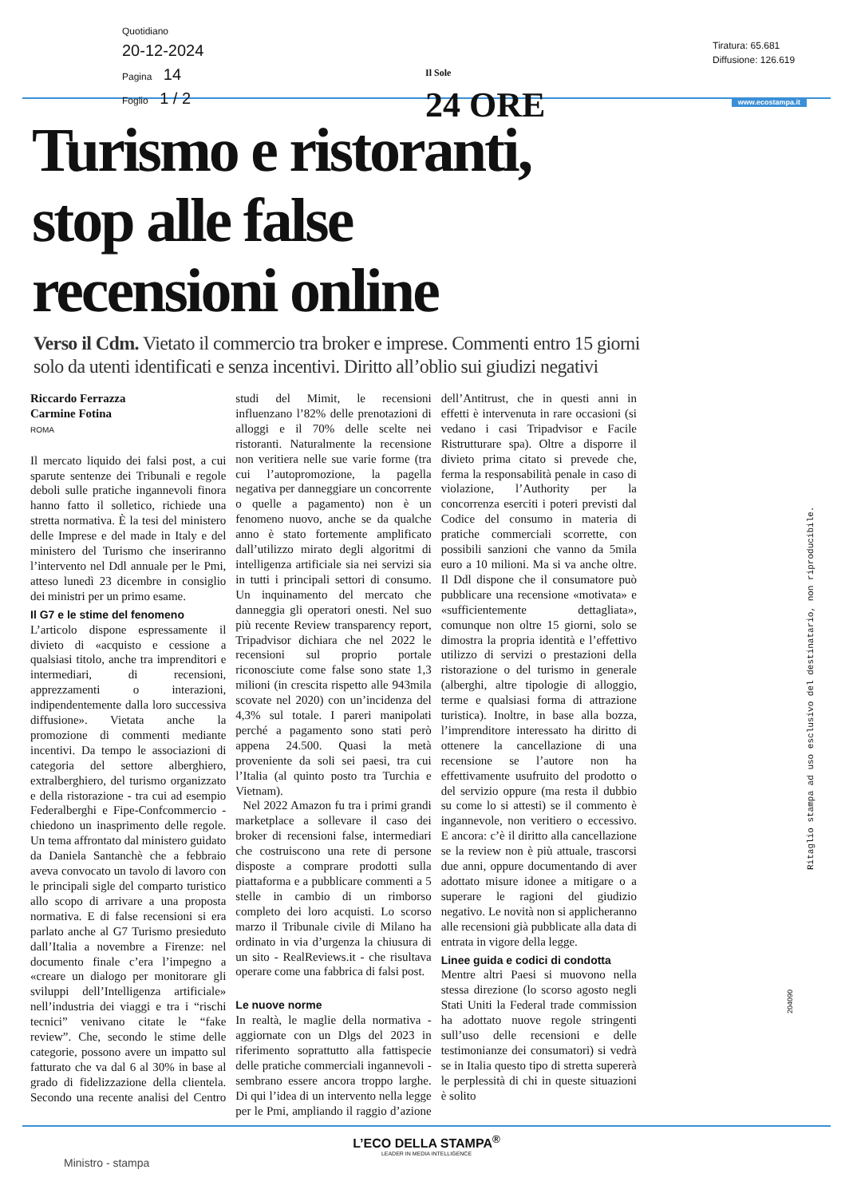Quotidiano
20-12-2024
Pagina 14
Foglio 1 / 2
Il Sole
24 ORE
Tiratura: 65.681
Diffusione: 126.619
www.ecostampa.it
Turismo e ristoranti,
stop alle false
recensioni online
Verso il Cdm. Vietato il commercio tra broker e imprese. Commenti entro 15 giorni solo da utenti identificati e senza incentivi. Diritto all’oblio sui giudizi negativi
Riccardo Ferrazza
Carmine Fotina
ROMA
Il mercato liquido dei falsi post, a cui sparute sentenze dei Tribunali e regole deboli sulle pratiche ingannevoli finora hanno fatto il solletico, richiede una stretta normativa. È la tesi del ministero delle Imprese e del made in Italy e del ministero del Turismo che inseriranno l’intervento nel Ddl annuale per le Pmi, atteso lunedì 23 dicembre in consiglio dei ministri per un primo esame.
Il G7 e le stime del fenomeno
L’articolo dispone espressamente il divieto di «acquisto e cessione a qualsiasi titolo, anche tra imprenditori e intermediari, di recensioni, apprezzamenti o interazioni, indipendentemente dalla loro successiva diffusione». Vietata anche la promozione di commenti mediante incentivi. Da tempo le associazioni di categoria del settore alberghiero, extralberghiero, del turismo organizzato e della ristorazione - tra cui ad esempio Federalberghi e Fipe-Confcommercio - chiedono un inasprimento delle regole. Un tema affrontato dal ministero guidato da Daniela Santanchè che a febbraio aveva convocato un tavolo di lavoro con le principali sigle del comparto turistico allo scopo di arrivare a una proposta normativa. E di false recensioni si era parlato anche al G7 Turismo presieduto dall’Italia a novembre a Firenze: nel documento finale c’era l’impegno a «creare un dialogo per monitorare gli sviluppi dell’Intelligenza artificiale» nell’industria dei viaggi e tra i “rischi tecnici” venivano citate le “fake review”. Che, secondo le stime delle categorie, possono avere un impatto sul fatturato che va dal 6 al 30% in base al grado di fidelizzazione della clientela. Secondo una recente analisi del Centro studi del Mimit, le recensioni influenzano l’82% delle prenotazioni di alloggi e il 70% delle scelte nei ristoranti. Naturalmente la recensione non veritiera nelle sue varie forme (tra cui l’autopromozione, la pagella negativa per danneggiare un concorrente o quelle a pagamento) non è un fenomeno nuovo, anche se da qualche anno è stato fortemente amplificato dall’utilizzo mirato degli algoritmi di intelligenza artificiale sia nei servizi sia in tutti i principali settori di consumo. Un inquinamento del mercato che danneggia gli operatori onesti. Nel suo più recente Review transparency report, Tripadvisor dichiara che nel 2022 le recensioni sul proprio portale riconosciute come false sono state 1,3 milioni (in crescita rispetto alle 943mila scovate nel 2020) con un’incidenza del 4,3% sul totale. I pareri manipolati perché a pagamento sono stati però appena 24.500. Quasi la metà proveniente da soli sei paesi, tra cui l’Italia (al quinto posto tra Turchia e Vietnam).
Nel 2022 Amazon fu tra i primi grandi marketplace a sollevare il caso dei broker di recensioni false, intermediari che costruiscono una rete di persone disposte a comprare prodotti sulla piattaforma e a pubblicare commenti a 5 stelle in cambio di un rimborso completo dei loro acquisti. Lo scorso marzo il Tribunale civile di Milano ha ordinato in via d’urgenza la chiusura di un sito - RealReviews.it - che risultava operare come una fabbrica di falsi post.
Le nuove norme
In realtà, le maglie della normativa - aggiornate con un Dlgs del 2023 in riferimento soprattutto alla fattispecie delle pratiche commerciali ingannevoli - sembrano essere ancora troppo larghe. Di qui l’idea di un intervento nella legge per le Pmi, ampliando il raggio d’azione dell’Antitrust, che in questi anni in effetti è intervenuta in rare occasioni (si vedano i casi Tripadvisor e Facile Ristrutturare spa). Oltre a disporre il divieto prima citato si prevede che, ferma la responsabilità penale in caso di violazione, l’Authority per la concorrenza eserciti i poteri previsti dal Codice del consumo in materia di pratiche commerciali scorrette, con possibili sanzioni che vanno da 5mila euro a 10 milioni. Ma si va anche oltre. Il Ddl dispone che il consumatore può pubblicare una recensione «motivata» e «sufficientemente dettagliata», comunque non oltre 15 giorni, solo se dimostra la propria identità e l’effettivo utilizzo di servizi o prestazioni della ristorazione o del turismo in generale (alberghi, altre tipologie di alloggio, terme e qualsiasi forma di attrazione turistica). Inoltre, in base alla bozza, l’imprenditore interessato ha diritto di ottenere la cancellazione di una recensione se l’autore non ha effettivamente usufruito del prodotto o del servizio oppure (ma resta il dubbio su come lo si attesti) se il commento è ingannevole, non veritiero o eccessivo. E ancora: c’è il diritto alla cancellazione se la review non è più attuale, trascorsi due anni, oppure documentando di aver adottato misure idonee a mitigare o a superare le ragioni del giudizio negativo. Le novità non si applicheranno alle recensioni già pubblicate alla data di entrata in vigore della legge.
Linee guida e codici di condotta
Mentre altri Paesi si muovono nella stessa direzione (lo scorso agosto negli Stati Uniti la Federal trade commission ha adottato nuove regole stringenti sull’uso delle recensioni e delle testimonianze dei consumatori) si vedrà se in Italia questo tipo di stretta supererà le perplessità di chi in queste situazioni è solito
Ritaglio stampa ad uso esclusivo del destinatario, non riproducibile.
204090
L’ECO DELLA STAMPA<sup>®</sup>
LEADER IN MEDIA INTELLIGENCE
Ministro - stampa